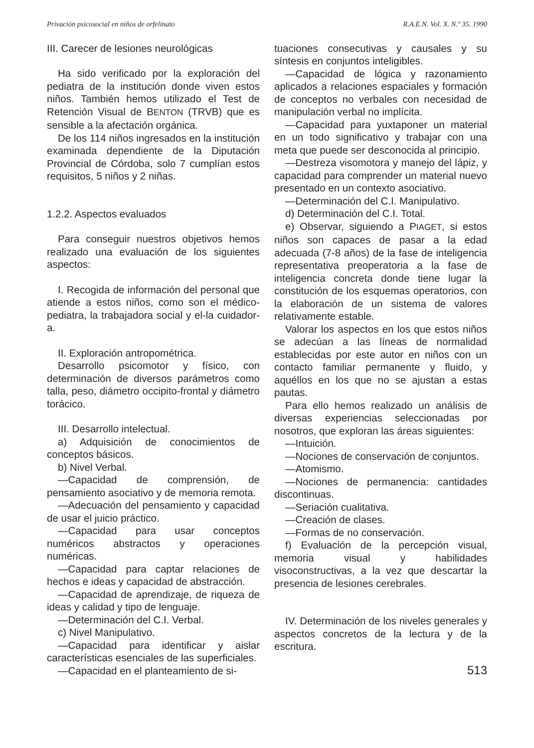Privación psicosocial en niños de orfelinato R.A.E.N. Vol. X. N.º 35. 1990
III. Carecer de lesiones neurológicas
Ha sido verificado por la exploración del pediatra de la institución donde viven estos niños. También hemos utilizado el Test de Retención Visual de BENTON (TRVB) que es sensible a la afectación orgánica.
De los 114 niños ingresados en la institución examinada dependiente de la Diputación Provincial de Córdoba, solo 7 cumplían estos requisitos, 5 niños y 2 niñas.
1.2.2. Aspectos evaluados
Para conseguir nuestros objetivos hemos realizado una evaluación de los siguientes aspectos:
I. Recogida de información del personal que atiende a estos niños, como son el médico-pediatra, la trabajadora social y el-la cuidador-a.
II. Exploración antropométrica.
Desarrollo psicomotor y físico, con determinación de diversos parámetros como talla, peso, diámetro occipito-frontal y diámetro torácico.
III. Desarrollo intelectual.
a) Adquisición de conocimientos de conceptos básicos.
b) Nivel Verbal.
—Capacidad de comprensión, de pensamiento asociativo y de memoria remota.
—Adecuación del pensamiento y capacidad de usar el juicio práctico.
—Capacidad para usar conceptos numéricos abstractos y operaciones numéricas.
—Capacidad para captar relaciones de hechos e ideas y capacidad de abstracción.
—Capacidad de aprendizaje, de riqueza de ideas y calidad y tipo de lenguaje.
—Determinación del C.I. Verbal.
c) Nivel Manipulativo.
—Capacidad para identificar y aislar características esenciales de las superficiales.
—Capacidad en el planteamiento de si-
tuaciones consecutivas y causales y su síntesis en conjuntos inteligibles.
—Capacidad de lógica y razonamiento aplicados a relaciones espaciales y formación de conceptos no verbales con necesidad de manipulación verbal no implícita.
—Capacidad para yuxtaponer un material en un todo significativo y trabajar con una meta que puede ser desconocida al principio.
—Destreza visomotora y manejo del lápiz, y capacidad para comprender un material nuevo presentado en un contexto asociativo.
—Determinación del C.I. Manipulativo.
d) Determinación del C.I. Total.
e) Observar, siguiendo a PIAGET, si estos niños son capaces de pasar a la edad adecuada (7-8 años) de la fase de inteligencia representativa preoperatoria a la fase de inteligencia concreta donde tiene lugar la constitución de los esquemas operatorios, con la elaboración de un sistema de valores relativamente estable.
Valorar los aspectos en los que estos niños se adecúan a las líneas de normalidad establecidas por este autor en niños con un contacto familiar permanente y fluido, y aquéllos en los que no se ajustan a estas pautas.
Para ello hemos realizado un análisis de diversas experiencias seleccionadas por nosotros, que exploran las áreas siguientes:
—Intuición.
—Nociones de conservación de conjuntos.
—Atomismo.
—Nociones de permanencia: cantidades discontinuas.
—Seriación cualitativa.
—Creación de clases.
—Formas de no conservación.
f) Evaluación de la percepción visual, memoria visual y habilidades visoconstructivas, a la vez que descartar la presencia de lesiones cerebrales.
IV. Determinación de los niveles generales y aspectos concretos de la lectura y de la escritura.
513